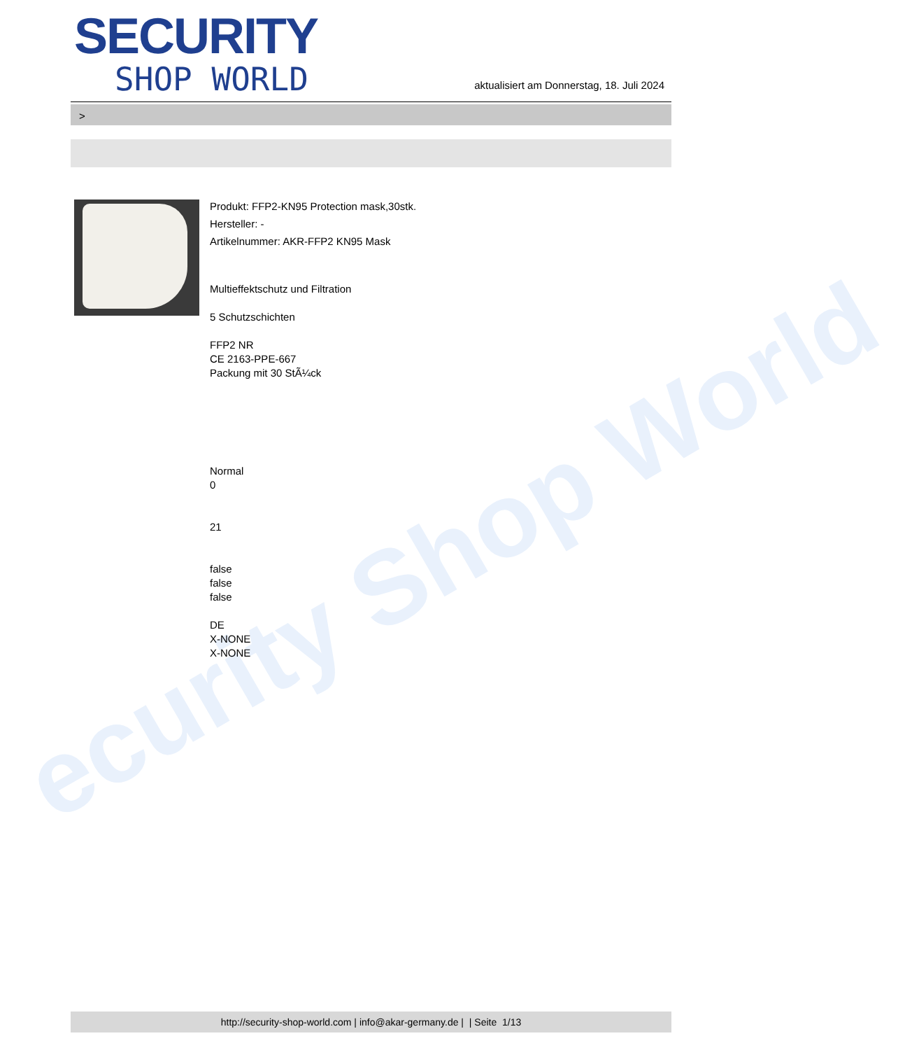ecurity Shop World
SECURITY
SHOP WORLD
aktualisiert am Donnerstag, 18. Juli 2024
>
Produkt: FFP2-KN95 Protection mask,30stk.
Hersteller: -
Artikelnummer: AKR-FFP2 KN95 Mask
Multieffektschutz und Filtration
5 Schutzschichten
FFP2 NR
CE 2163-PPE-667
Packung mit 30 StÃ¼ck
Normal
0
21
false
false
false
DE
X-NONE
X-NONE
http://security-shop-world.com | info@akar-germany.de | | Seite 1/13